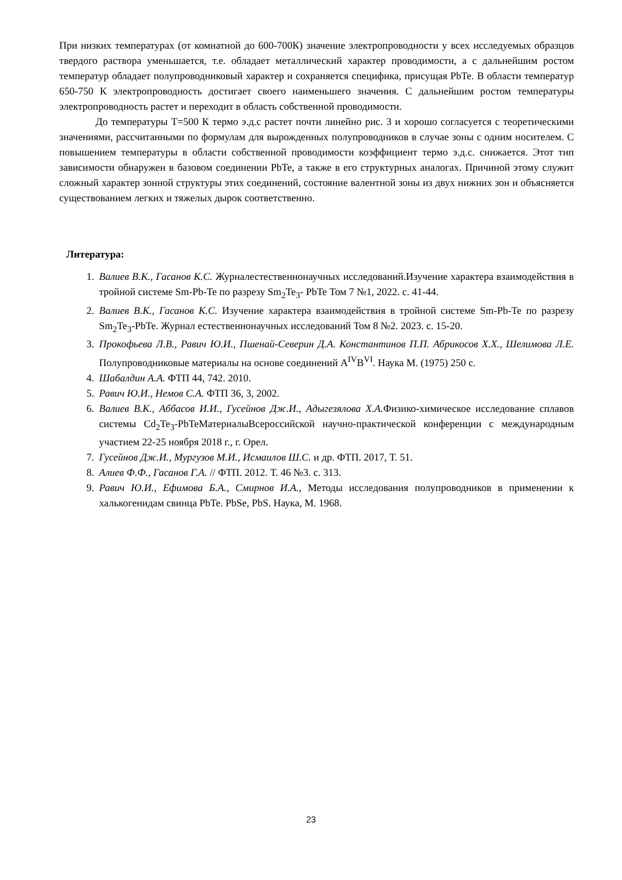При низких температурах (от комнатной до 600-700К) значение электропроводности у всех исследуемых образцов твердого раствора уменьшается, т.е. обладает металлический характер проводимости, а с дальнейшим ростом температур обладает полупроводниковый характер и сохраняется специфика, присущая PbTe. В области температур 650-750 К электропроводность достигает своего наименьшего значения. С дальнейшим ростом температуры электропроводность растет и переходит в область собственной проводимости.
До температуры Т=500 К термо э.д.с растет почти линейно рис. 3 и хорошо согласуется с теоретическими значениями, рассчитанными по формулам для вырожденных полупроводников в случае зоны с одним носителем. С повышением температуры в области собственной проводимости коэффициент термо э.д.с. снижается. Этот тип зависимости обнаружен в базовом соединении PbTe, а также в его структурных аналогах. Причиной этому служит сложный характер зонной структуры этих соединений, состояние валентной зоны из двух нижних зон и объясняется существованием легких и тяжелых дырок соответственно.
Литература:
1. Валиев В.К., Гасанов К.С. Журналестественнонаучных исследований.Изучение характера взаимодействия в тройной системе Sm-Pb-Te по разрезу Sm<sub>2</sub>Te<sub>3</sub>- PbTe Том 7 №1, 2022. с. 41-44.
2. Валиев В.К., Гасанов К.С. Изучение характера взаимодействия в тройной системе Sm-Pb-Te по разрезу Sm<sub>2</sub>Te<sub>3</sub>-PbTe. Журнал естественнонаучных исследований Том 8 №2. 2023. с. 15-20.
3. Прокофьева Л.В., Равич Ю.И., Пшенай-Северин Д.А. Константинов П.П. Абрикосов Х.Х., Шелимова Л.Е. Полупроводниковые материалы на основе соединений A<sup>IV</sup>B<sup>VI</sup>. Наука М. (1975) 250 с.
4. Шабалдин А.А. ФТП 44, 742. 2010.
5. Равич Ю.И., Немов С.А. ФТП 36, 3, 2002.
6. Валиев В.К., Аббасов И.И., Гусейнов Дж.И., Адыгезялова Х.А. Физико-химическое исследование сплавов системы Cd<sub>2</sub>Te<sub>3</sub>-PbTeМатериалыВсероссийской научно-практической конференции с международным участием 22-25 ноября 2018 г., г. Орел.
7. Гусейнов Дж.И., Мургузов М.И., Исмаилов Ш.С. и др. ФТП. 2017, Т. 51.
8. Алиев Ф.Ф., Гасанов Г.А. // ФТП. 2012. Т. 46 №3. с. 313.
9. Равич Ю.И., Ефимова Б.А., Смирнов И.А., Методы исследования полупроводников в применении к халькогенидам свинца PbTe. PbSe, PbS. Наука, М. 1968.
23